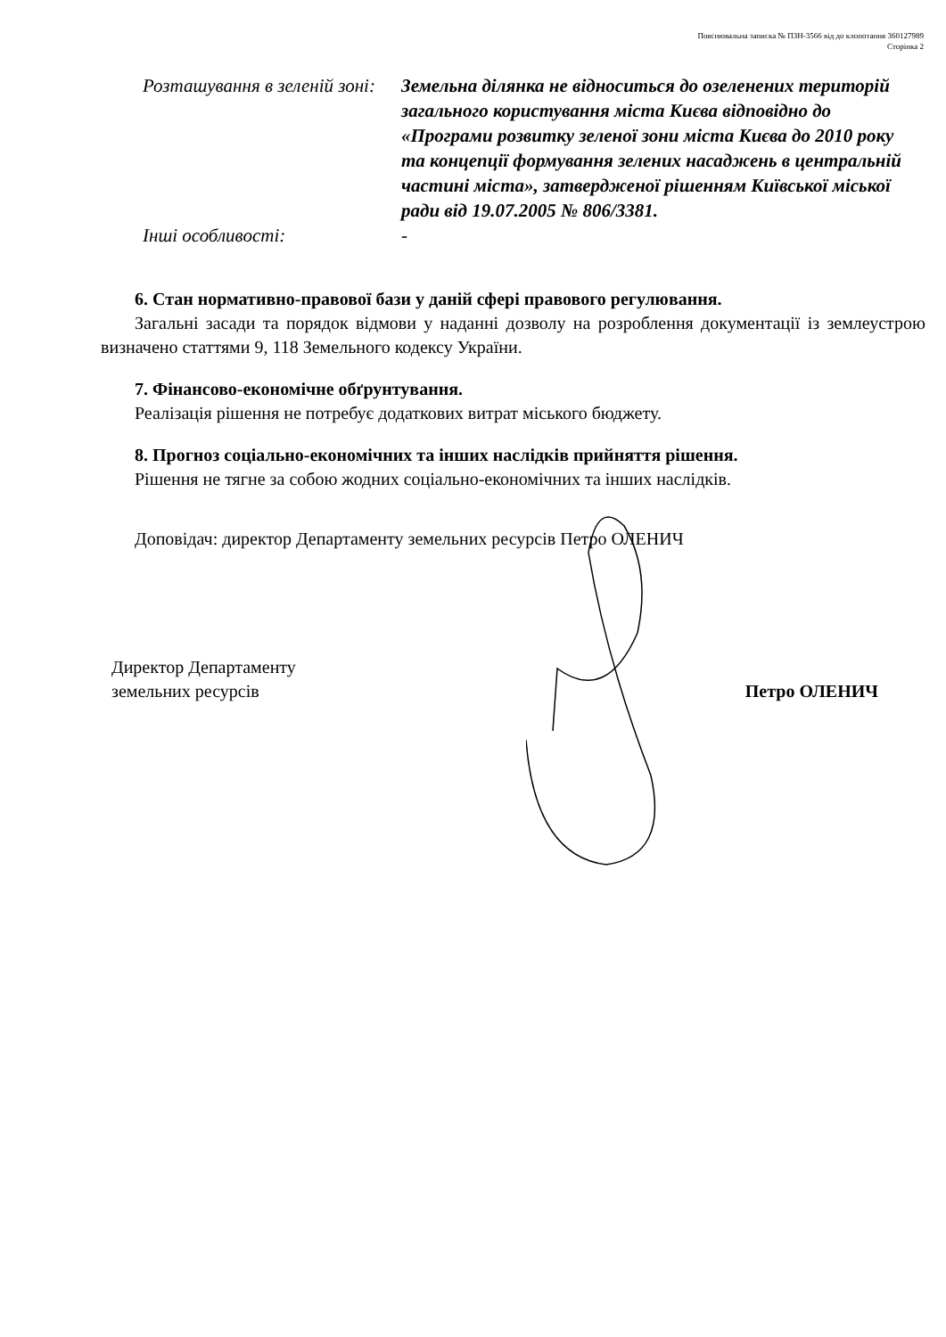Пояснювальна записка № ПЗН-3566 від до клопотання 360127989
Сторінка 2
Розташування в зеленій зоні:
Земельна ділянка не відноситься до озеленених територій загального користування міста Києва відповідно до «Програми розвитку зеленої зони міста Києва до 2010 року та концепції формування зелених насаджень в центральній частині міста», затвердженої рішенням Київської міської ради від 19.07.2005 № 806/3381.
Інші особливості:
-
6. Стан нормативно-правової бази у даній сфері правового регулювання.
Загальні засади та порядок відмови у наданні дозволу на розроблення документації із землеустрою визначено статтями 9, 118 Земельного кодексу України.
7. Фінансово-економічне обґрунтування.
Реалізація рішення не потребує додаткових витрат міського бюджету.
8. Прогноз соціально-економічних та інших наслідків прийняття рішення.
Рішення не тягне за собою жодних соціально-економічних та інших наслідків.
Доповідач: директор Департаменту земельних ресурсів Петро ОЛЕНИЧ
Директор Департаменту
земельних ресурсів
Петро ОЛЕНИЧ